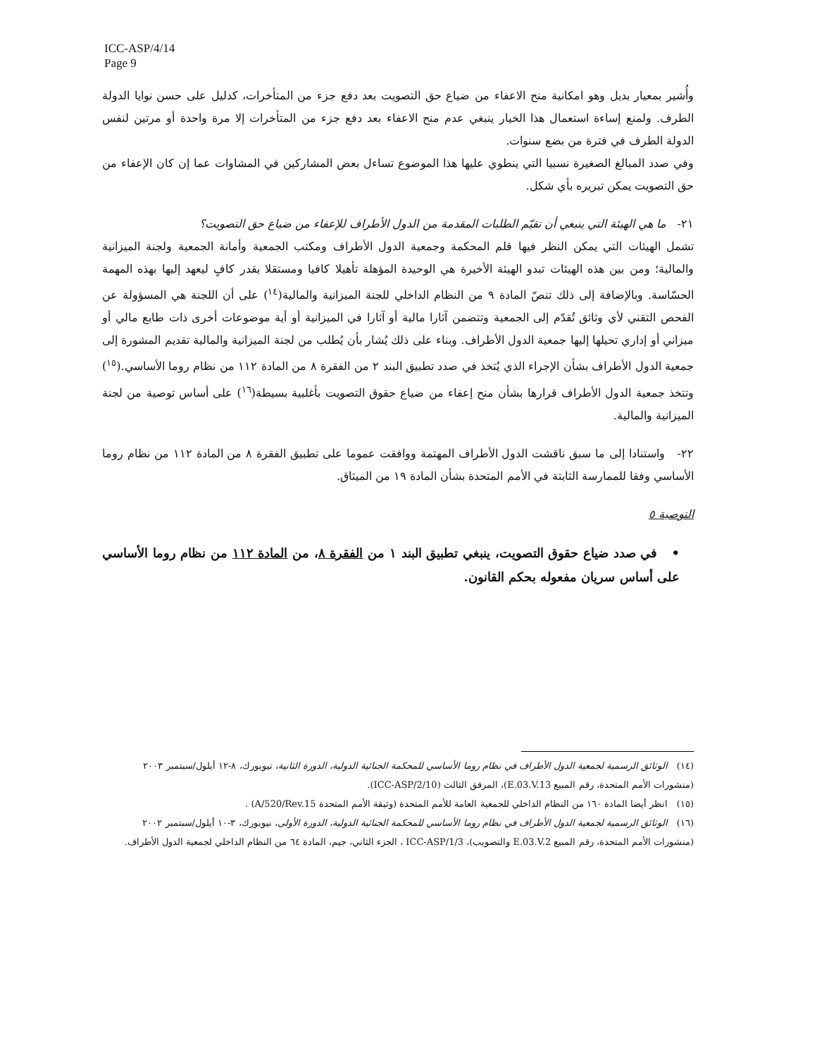ICC-ASP/4/14
Page 9
وأُشير بمعيار بديل وهو امكانية منح الاعفاء من ضياع حق التصويت بعد دفع جزء من المتأخرات، كدليل على حسن نوايا الدولة الطرف. ولمنع إساءة استعمال هذا الخيار ينبغي عدم منح الاعفاء بعد دفع جزء من المتأخرات إلا مرة واحدة أو مرتين لنفس الدولة الطرف في فترة من بضع سنوات.
وفي صدد المبالغ الصغيرة نسبيا التي ينطوي عليها هذا الموضوع تساءل بعض المشاركين في المشاوات عما إن كان الإعفاء من حق التصويت يمكن تبريره بأي شكل.
٢١- ما هي الهيئة التي ينبغي أن تقيّم الطلبات المقدمة من الدول الأطراف للإعفاء من ضياع حق التصويت؟
تشمل الهيئات التي يمكن النظر فيها قلم المحكمة وجمعية الدول الأطراف ومكتب الجمعية وأمانة الجمعية ولجنة الميزانية والمالية؛ ومن بين هذه الهيئات تبدو الهيئة الأخيرة هي الوحيدة المؤهلة تأهيلا كافيا ومستقلا بقدر كافٍ ليعهد إليها بهذه المهمة الحسّاسة. وبالإضافة إلى ذلك تنصّ المادة ٩ من النظام الداخلي للجنة الميزانية والمالية(<sup>١٤</sup>) على أن اللجنة هي المسؤولة عن الفحص التقني لأي وثائق تُقدّم إلى الجمعية وتتضمن آثارا مالية أو آثارا في الميزانية أو أية موضوعات أخرى ذات طابع مالي أو ميزاني أو إداري تحيلها إليها جمعية الدول الأطراف. وبناء على ذلك يُشار بأن يُطلب من لجنة الميزانية والمالية تقديم المشورة إلى جمعية الدول الأطراف بشأن الإجراء الذي يُتخذ في صدد تطبيق البند ٢ من الفقرة ٨ من المادة ١١٢ من نظام روما الأساسي.(<sup>١٥</sup>) وتتخذ جمعية الدول الأطراف قرارها بشأن منح إعفاء من ضياع حقوق التصويت بأغلبية بسيطة(<sup>١٦</sup>) على أساس توصية من لجنة الميزانية والمالية.
٢٢- واستنادا إلى ما سبق ناقشت الدول الأطراف المهتمة ووافقت عموما على تطبيق الفقرة ٨ من المادة ١١٢ من نظام روما الأساسي وفقا للممارسة الثابتة في الأمم المتحدة بشأن المادة ١٩ من الميثاق.
التوصية ٥
• في صدد ضياع حقوق التصويت، ينبغي تطبيق البند ١ من الفقرة ٨، من المادة ١١٢ من نظام روما الأساسي على أساس سريان مفعوله بحكم القانون.
(١٤) الوثائق الرسمية لجمعية الدول الأطراف في نظام روما الأساسي للمحكمة الجنائية الدولية، الدورة الثانية، نيويورك، ٨-١٢ أيلول/سبتمبر ٢٠٠٣ (منشورات الأمم المتحدة، رقم المبيع E.03.V.13)، المرفق الثالث (ICC-ASP/2/10).
(١٥) انظر أيضا المادة ١٦٠ من النظام الداخلي للجمعية العامة للأمم المتحدة (وثيقة الأمم المتحدة A/520/Rev.15) .
(١٦) الوثائق الرسمية لجمعية الدول الأطراف في نظام روما الأساسي للمحكمة الجنائية الدولية، الدورة الأولى، نيويورك، ٣-١٠ أيلول/سبتمبر ٢٠٠٢ (منشورات الأمم المتحدة، رقم المبيع E.03.V.2 والتصويب)، ICC-ASP/1/3 ، الجزء الثاني، جيم، المادة ٦٤ من النظام الداخلي لجمعية الدول الأطراف.